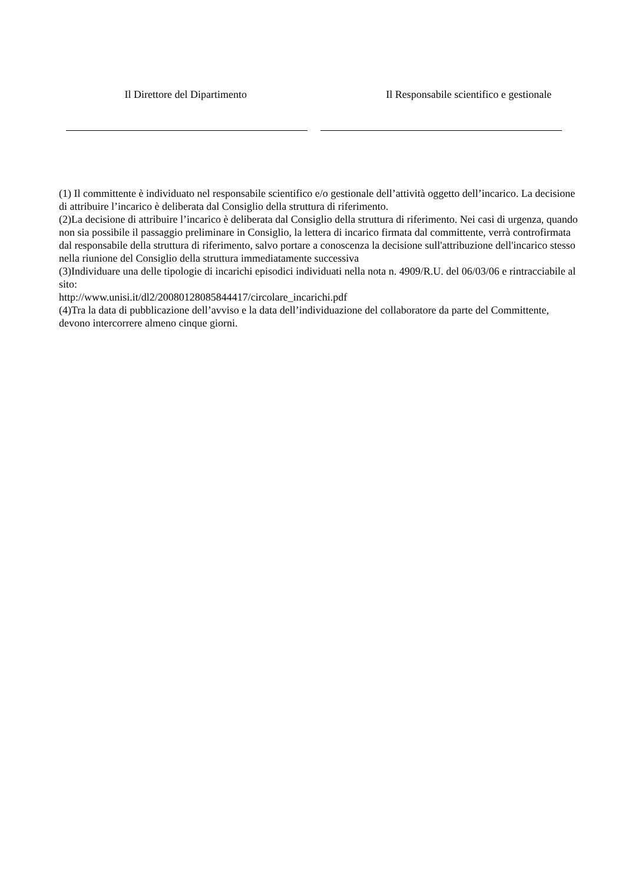Il Direttore del Dipartimento Il Responsabile scientifico e gestionale
(1) Il committente è individuato nel responsabile scientifico e/o gestionale dell’attività oggetto dell’incarico. La decisione di attribuire l’incarico è deliberata dal Consiglio della struttura di riferimento.
(2)La decisione di attribuire l’incarico è deliberata dal Consiglio della struttura di riferimento. Nei casi di urgenza, quando non sia possibile il passaggio preliminare in Consiglio, la lettera di incarico firmata dal committente, verrà controfirmata dal responsabile della struttura di riferimento, salvo portare a conoscenza la decisione sull'attribuzione dell'incarico stesso nella riunione del Consiglio della struttura immediatamente successiva
(3)Individuare una delle tipologie di incarichi episodici individuati nella nota n. 4909/R.U. del 06/03/06 e rintracciabile al sito:
http://www.unisi.it/dl2/20080128085844417/circolare_incarichi.pdf
(4)Tra la data di pubblicazione dell’avviso e la data dell’individuazione del collaboratore da parte del Committente, devono intercorrere almeno cinque giorni.